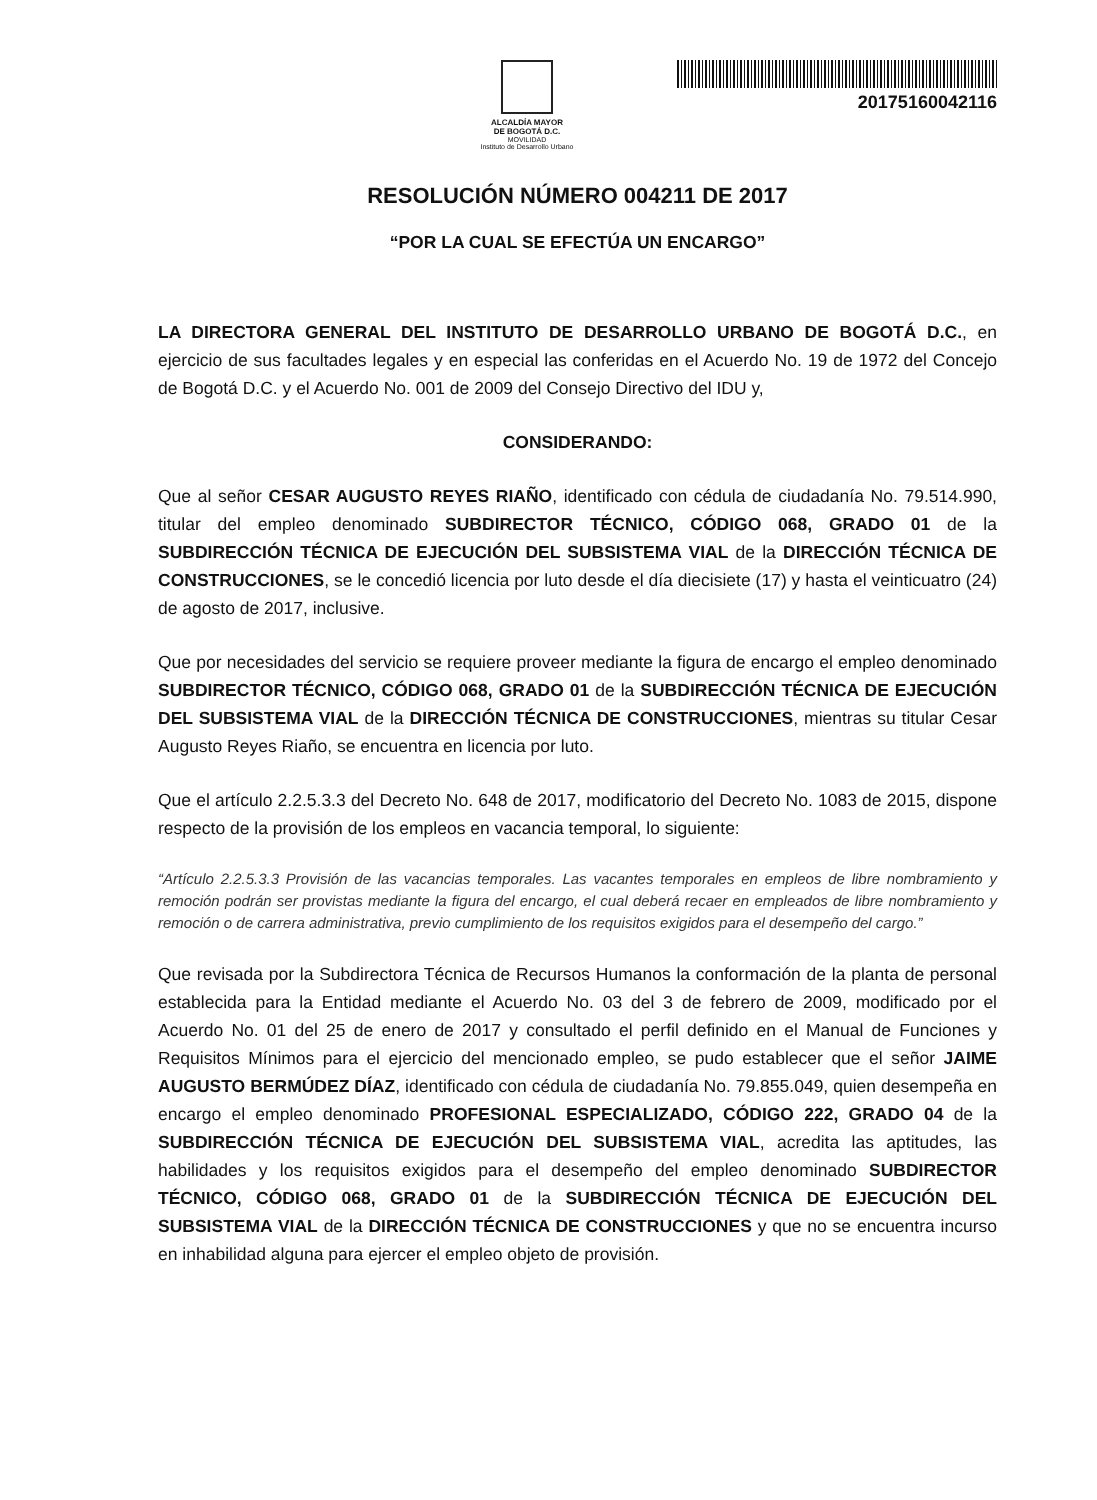ALCALDÍA MAYOR
DE BOGOTÁ D.C.
MOVILIDAD
Instituto de Desarrollo Urbano
20175160042116
RESOLUCIÓN NÚMERO 004211 DE 2017
“POR LA CUAL SE EFECTÚA UN ENCARGO”
LA DIRECTORA GENERAL DEL INSTITUTO DE DESARROLLO URBANO DE BOGOTÁ D.C., en ejercicio de sus facultades legales y en especial las conferidas en el Acuerdo No. 19 de 1972 del Concejo de Bogotá D.C. y el Acuerdo No. 001 de 2009 del Consejo Directivo del IDU y,
CONSIDERANDO:
Que al señor CESAR AUGUSTO REYES RIAÑO, identificado con cédula de ciudadanía No. 79.514.990, titular del empleo denominado SUBDIRECTOR TÉCNICO, CÓDIGO 068, GRADO 01 de la SUBDIRECCIÓN TÉCNICA DE EJECUCIÓN DEL SUBSISTEMA VIAL de la DIRECCIÓN TÉCNICA DE CONSTRUCCIONES, se le concedió licencia por luto desde el día diecisiete (17) y hasta el veinticuatro (24) de agosto de 2017, inclusive.
Que por necesidades del servicio se requiere proveer mediante la figura de encargo el empleo denominado SUBDIRECTOR TÉCNICO, CÓDIGO 068, GRADO 01 de la SUBDIRECCIÓN TÉCNICA DE EJECUCIÓN DEL SUBSISTEMA VIAL de la DIRECCIÓN TÉCNICA DE CONSTRUCCIONES, mientras su titular Cesar Augusto Reyes Riaño, se encuentra en licencia por luto.
Que el artículo 2.2.5.3.3 del Decreto No. 648 de 2017, modificatorio del Decreto No. 1083 de 2015, dispone respecto de la provisión de los empleos en vacancia temporal, lo siguiente:
“Artículo 2.2.5.3.3 Provisión de las vacancias temporales. Las vacantes temporales en empleos de libre nombramiento y remoción podrán ser provistas mediante la figura del encargo, el cual deberá recaer en empleados de libre nombramiento y remoción o de carrera administrativa, previo cumplimiento de los requisitos exigidos para el desempeño del cargo.”
Que revisada por la Subdirectora Técnica de Recursos Humanos la conformación de la planta de personal establecida para la Entidad mediante el Acuerdo No. 03 del 3 de febrero de 2009, modificado por el Acuerdo No. 01 del 25 de enero de 2017 y consultado el perfil definido en el Manual de Funciones y Requisitos Mínimos para el ejercicio del mencionado empleo, se pudo establecer que el señor JAIME AUGUSTO BERMÚDEZ DÍAZ, identificado con cédula de ciudadanía No. 79.855.049, quien desempeña en encargo el empleo denominado PROFESIONAL ESPECIALIZADO, CÓDIGO 222, GRADO 04 de la SUBDIRECCIÓN TÉCNICA DE EJECUCIÓN DEL SUBSISTEMA VIAL, acredita las aptitudes, las habilidades y los requisitos exigidos para el desempeño del empleo denominado SUBDIRECTOR TÉCNICO, CÓDIGO 068, GRADO 01 de la SUBDIRECCIÓN TÉCNICA DE EJECUCIÓN DEL SUBSISTEMA VIAL de la DIRECCIÓN TÉCNICA DE CONSTRUCCIONES y que no se encuentra incurso en inhabilidad alguna para ejercer el empleo objeto de provisión.